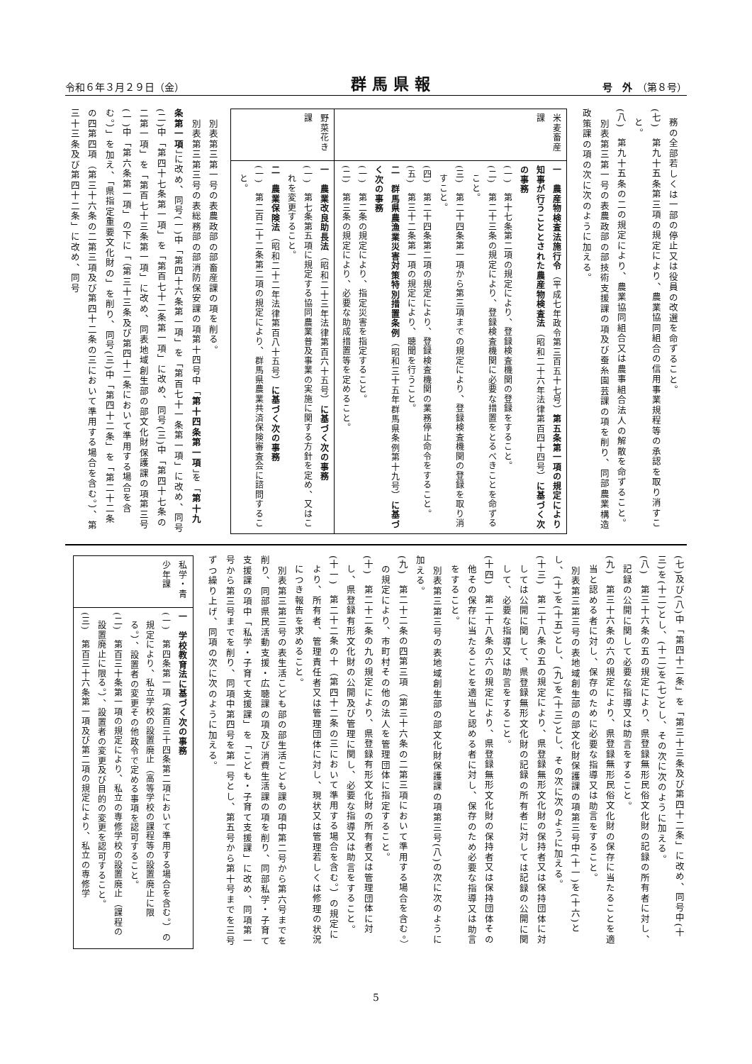令和６年３月２９日（金） 群馬県報 号　外　（第８号）
務の全部若しくは一部の停止又は役員の改選を命ずること。
(七)　第九十五条第三項の規定により、農業協同組合の信用事業規程等の承認を取り消すこと。
(八)　第九十五条の二の規定により、農業協同組合又は農事組合法人の解散を命ずること。
　別表第三第一号の表農政部の部技術支援課の項及び蚕糸園芸課の項を削り、同部農業構造政策課の項の次に次のように加える。
| 米麦畜産課 | 一 農産物検査法施行令 （平成七年政令第三百五十七号） 第五条第一項の規定により知事が行うこととされた農産物検査法 （昭和二十六年法律第百四十四号） に基づく次の事務 (一) 第十七条第二項の規定により、登録検査機関の登録をすること。 (二) 第二十三条の規定により、登録検査機関に必要な措置をとるべきことを命ずること。 (三) 第二十四条第一項から第三項までの規定により、登録検査機関の登録を取り消すこと。 (四) 第二十四条第二項の規定により、登録検査機関の業務停止命令をすること。 (五) 第三十二条第一項の規定により、聴聞を行うこと。 二 群馬県農漁業災害対策特別措置条例 （昭和三十五年群馬県条例第十九号） に基づく次の事務 (一) 第二条の規定により、指定災害を指定すること。 (二) 第三条の規定により、必要な助成措置等を定めること。 |
| 野菜花き課 | 一 農業改良助長法 （昭和二十三年法律第百六十五号） に基づく次の事務 (一) 第七条第五項に規定する協同農業普及事業の実施に関する方針を定め、又はこれを変更すること。 二 農業保険法 （昭和二十二年法律第百八十五号） に基づく次の事務 (一) 第二百二十二条第二項の規定により、群馬県農業共済保険審査会に諮問すること。 |
　別表第三第一号の表農政部の部畜産課の項を削る。
　別表第三第三号の表総務部の部消防保安課の項第十四号中「第十四条第一項」を「第十九条第一項」に改め、同号(一)中「第四十六条第一項」を「第百七十一条第一項」に改め、同号(二)中「第四十七条第一項」を「第百七十二条第一項」に改め、同号(三)中「第四十七条の二第一項」を「第百七十三条第一項」に改め、同表地域創生部の部文化財保護課の項第三号(一)中「第六条第一項」の下に「（第三十三条及び第四十二条において準用する場合を含む。）」を加え、「県指定重要文化財の」を削り、同号(三)中「第四十二条」を「第二十二条の四第四項（第三十六条の二第三項及び第四十二条の三において準用する場合を含む。）、第三十三条及び第四十二条」に改め、同号
(七)及び(八)中「第四十二条」を「第三十三条及び第四十二条」に改め、同号中(十三)を(十二)とし、(十二)を(七)とし、その次に次のように加える。
(八)　第三十六条の五の規定により、県登録無形民俗文化財の記録の所有者に対し、記録の公開に関して必要な指導又は助言をすること。
(九)　第三十六条の六の規定により、県登録無形民俗文化財の保存に当たることを適当と認める者に対し、保存のために必要な指導又は助言をすること。
　別表第三第三号の表地域創生部の部文化財保護課の項第三号中(十一)を(十六)とし、(十)を(十五)とし、(九)を(十三)とし、その次に次のように加える。
(十三)　第二十八条の五の規定により、県登録無形文化財の保持者又は保持団体に対しては公開に関して、県登録無形文化財の記録の所有者に対しては記録の公開に関して、必要な指導又は助言をすること。
(十四)　第二十八条の六の規定により、県登録無形文化財の保持者又は保持団体その他その保存に当たることを適当と認める者に対し、保存のため必要な指導又は助言をすること。
　別表第三第三号の表地域創生部の部文化財保護課の項第三号(八)の次に次のように加える。
(九)　第二十二条の四第三項（第三十六条の二第三項において準用する場合を含む。）の規定により、市町村その他の法人を管理団体に指定すること。
(十)　第二十二条の九の規定により、県登録有形文化財の所有者又は管理団体に対し、県登録有形文化財の公開及び管理に関し、必要な指導又は助言をすること。
(十一)　第二十二条の十（第四十二条の三において準用する場合を含む。）の規定により、所有者、管理責任者又は管理団体に対し、現状又は管理若しくは修理の状況につき報告を求めること。
　別表第三第三号の表生活こども部の部生活こども課の項中第二号から第六号までを削り、同部県民活動支援・広聴課の項及び消費生活課の項を削り、同部私学・子育て支援課の項中「私学・子育て支援課」を「こども・子育て支援課」に改め、同項第一号から第三号までを削り、同項中第四号を第一号とし、第五号から第十号までを三号ずつ繰り上げ、同項の次に次のように加える。
| 私学・青少年課 | 一 学校教育法に基づく次の事務 (一) 第四条第一項（第百三十四条第二項において準用する場合を含む。）の規定により、私立学校の設置廃止（高等学校の課程等の設置廃止に限る。）、設置者の変更その他政令で定める事項を認可すること。 (二) 第百三十条第一項の規定により、私立の専修学校の設置廃止（課程の設置廃止に限る。）、設置者の変更及び目的の変更を認可すること。 (三) 第百三十六条第一項及び第二項の規定により、私立の専修学 |
5